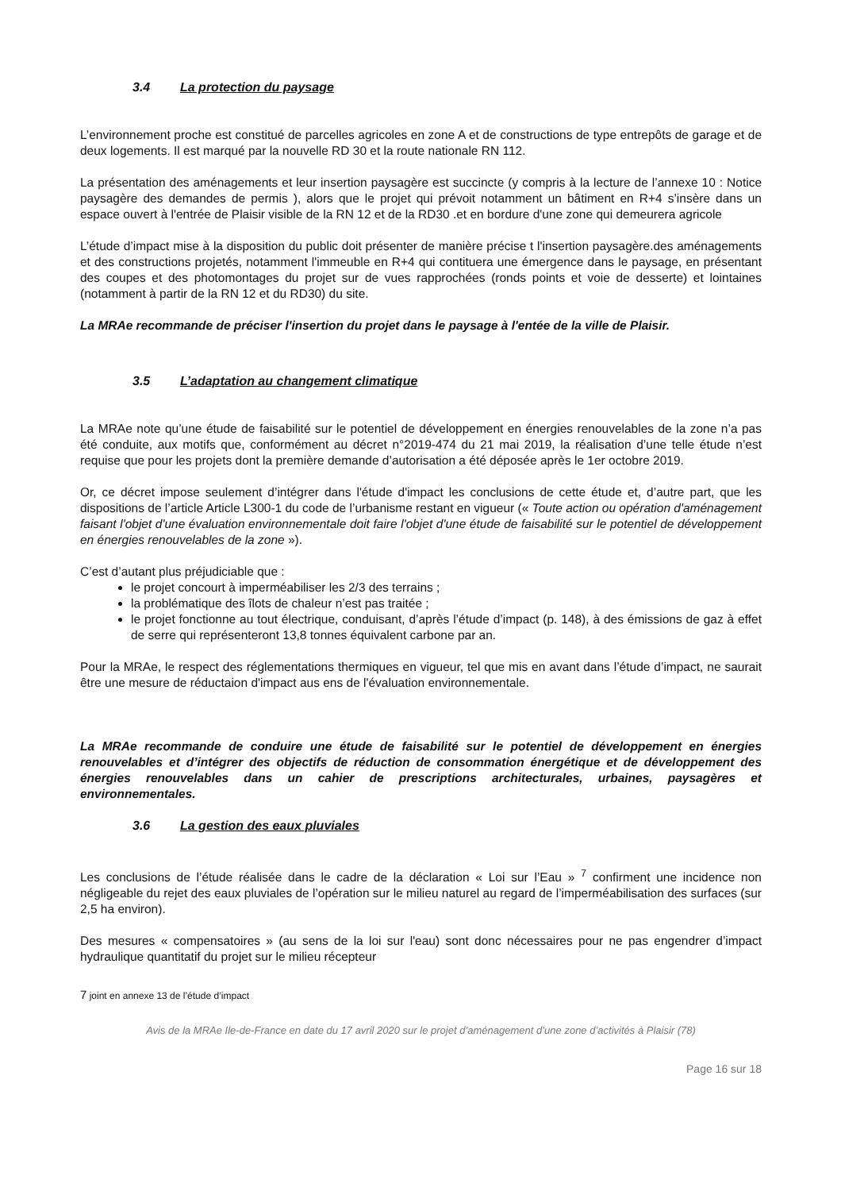3.4 La protection du paysage
L’environnement proche est constitué de parcelles agricoles en zone A et de constructions de type entrepôts de garage et de deux logements. Il est marqué par la nouvelle RD 30 et la route nationale RN 112.
La présentation des aménagements et leur insertion paysagère est succincte (y compris à la lecture de l’annexe 10 : Notice paysagère des demandes de permis ), alors que le projet qui prévoit notamment un bâtiment en R+4 s’insère dans un espace ouvert à l'entrée de Plaisir visible de la RN 12 et de la RD30 .et en bordure d'une zone qui demeurera agricole
L’étude d’impact mise à la disposition du public doit présenter de manière précise t l'insertion paysagère.des aménagements et des constructions projetés, notamment l'immeuble en R+4 qui contituera une émergence dans le paysage, en présentant des coupes et des photomontages du projet sur de vues rapprochées (ronds points et voie de desserte) et lointaines (notamment à partir de la RN 12 et du RD30) du site.
La MRAe recommande de préciser l'insertion du projet dans le paysage à l'entée de la ville de Plaisir.
3.5 L’adaptation au changement climatique
La MRAe note qu’une étude de faisabilité sur le potentiel de développement en énergies renouvelables de la zone n’a pas été conduite, aux motifs que, conformément au décret n°2019-474 du 21 mai 2019, la réalisation d’une telle étude n’est requise que pour les projets dont la première demande d’autorisation a été déposée après le 1er octobre 2019.
Or, ce décret impose seulement d’intégrer dans l'étude d'impact les conclusions de cette étude et, d’autre part, que les dispositions de l’article Article L300-1 du code de l’urbanisme restant en vigueur (« Toute action ou opération d'aménagement faisant l'objet d'une évaluation environnementale doit faire l'objet d'une étude de faisabilité sur le potentiel de développement en énergies renouvelables de la zone »).
C’est d’autant plus préjudiciable que :
le projet concourt à imperméabiliser les 2/3 des terrains ;
la problématique des îlots de chaleur n’est pas traitée ;
le projet fonctionne au tout électrique, conduisant, d’après l’étude d’impact (p. 148), à des émissions de gaz à effet de serre qui représenteront 13,8 tonnes équivalent carbone par an.
Pour la MRAe, le respect des réglementations thermiques en vigueur, tel que mis en avant dans l’étude d’impact, ne saurait être une mesure de réductaion d'impact aus ens de l'évaluation environnementale.
La MRAe recommande de conduire une étude de faisabilité sur le potentiel de développement en énergies renouvelables et d’intégrer des objectifs de réduction de consommation énergétique et de développement des énergies renouvelables dans un cahier de prescriptions architecturales, urbaines, paysagères et environnementales.
3.6 La gestion des eaux pluviales
Les conclusions de l’étude réalisée dans le cadre de la déclaration « Loi sur l’Eau » <sup>7</sup> confirment une incidence non négligeable du rejet des eaux pluviales de l’opération sur le milieu naturel au regard de l’imperméabilisation des surfaces (sur 2,5 ha environ).
Des mesures « compensatoires » (au sens de la loi sur l'eau) sont donc nécessaires pour ne pas engendrer d’impact hydraulique quantitatif du projet sur le milieu récepteur
7 joint en annexe 13 de l’étude d’impact
Avis de la MRAe Ile-de-France en date du 17 avril 2020 sur le projet d’aménagement d’une zone d’activités à Plaisir (78)
Page 16 sur 18